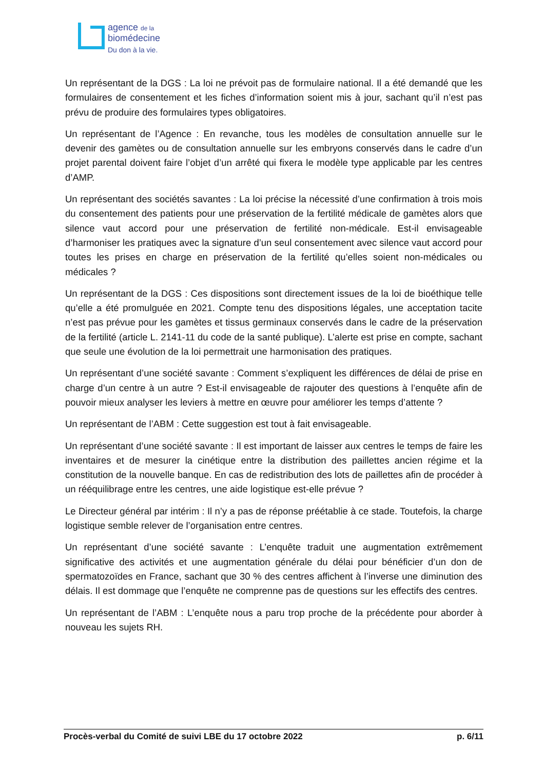agence de la
biomédecine
Du don à la vie.
Un représentant de la DGS : La loi ne prévoit pas de formulaire national. Il a été demandé que les formulaires de consentement et les fiches d’information soient mis à jour, sachant qu’il n’est pas prévu de produire des formulaires types obligatoires.
Un représentant de l’Agence : En revanche, tous les modèles de consultation annuelle sur le devenir des gamètes ou de consultation annuelle sur les embryons conservés dans le cadre d’un projet parental doivent faire l’objet d’un arrêté qui fixera le modèle type applicable par les centres d’AMP.
Un représentant des sociétés savantes : La loi précise la nécessité d’une confirmation à trois mois du consentement des patients pour une préservation de la fertilité médicale de gamètes alors que silence vaut accord pour une préservation de fertilité non-médicale. Est-il envisageable d’harmoniser les pratiques avec la signature d’un seul consentement avec silence vaut accord pour toutes les prises en charge en préservation de la fertilité qu’elles soient non-médicales ou médicales ?
Un représentant de la DGS : Ces dispositions sont directement issues de la loi de bioéthique telle qu’elle a été promulguée en 2021. Compte tenu des dispositions légales, une acceptation tacite n’est pas prévue pour les gamètes et tissus germinaux conservés dans le cadre de la préservation de la fertilité (article L. 2141-11 du code de la santé publique). L’alerte est prise en compte, sachant que seule une évolution de la loi permettrait une harmonisation des pratiques.
Un représentant d’une société savante : Comment s’expliquent les différences de délai de prise en charge d’un centre à un autre ? Est-il envisageable de rajouter des questions à l’enquête afin de pouvoir mieux analyser les leviers à mettre en œuvre pour améliorer les temps d’attente ?
Un représentant de l’ABM : Cette suggestion est tout à fait envisageable.
Un représentant d’une société savante : Il est important de laisser aux centres le temps de faire les inventaires et de mesurer la cinétique entre la distribution des paillettes ancien régime et la constitution de la nouvelle banque. En cas de redistribution des lots de paillettes afin de procéder à un rééquilibrage entre les centres, une aide logistique est-elle prévue ?
Le Directeur général par intérim : Il n’y a pas de réponse préétablie à ce stade. Toutefois, la charge logistique semble relever de l’organisation entre centres.
Un représentant d’une société savante : L’enquête traduit une augmentation extrêmement significative des activités et une augmentation générale du délai pour bénéficier d’un don de spermatozoïdes en France, sachant que 30 % des centres affichent à l’inverse une diminution des délais. Il est dommage que l’enquête ne comprenne pas de questions sur les effectifs des centres.
Un représentant de l’ABM : L’enquête nous a paru trop proche de la précédente pour aborder à nouveau les sujets RH.
Procès-verbal du Comité de suivi LBE du 17 octobre 2022 p. 6/11